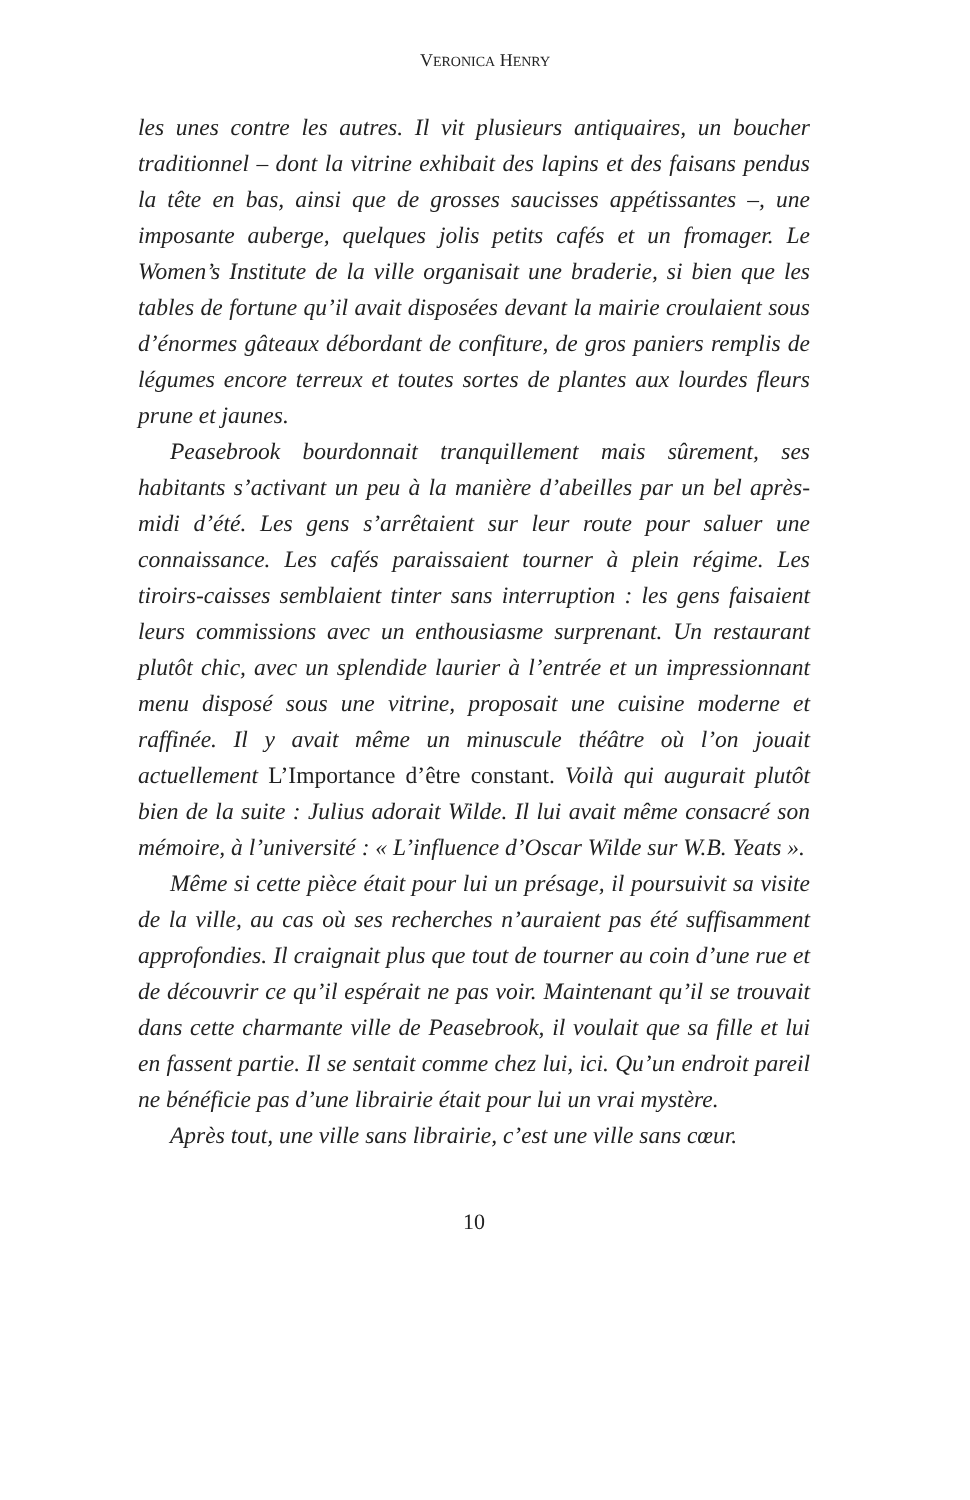VERONICA HENRY
les unes contre les autres. Il vit plusieurs antiquaires, un boucher traditionnel – dont la vitrine exhibait des lapins et des faisans pendus la tête en bas, ainsi que de grosses saucisses appétissantes –, une imposante auberge, quelques jolis petits cafés et un fromager. Le Women’s Institute de la ville organisait une braderie, si bien que les tables de fortune qu’il avait disposées devant la mairie croulaient sous d’énormes gâteaux débordant de confiture, de gros paniers remplis de légumes encore terreux et toutes sortes de plantes aux lourdes fleurs prune et jaunes.
Peasebrook bourdonnait tranquillement mais sûrement, ses habitants s’activant un peu à la manière d’abeilles par un bel après-midi d’été. Les gens s’arrêtaient sur leur route pour saluer une connaissance. Les cafés paraissaient tourner à plein régime. Les tiroirs-caisses semblaient tinter sans interruption : les gens faisaient leurs commissions avec un enthousiasme surprenant. Un restaurant plutôt chic, avec un splendide laurier à l’entrée et un impressionnant menu disposé sous une vitrine, proposait une cuisine moderne et raffinée. Il y avait même un minuscule théâtre où l’on jouait actuellement L’Importance d’être constant. Voilà qui augurait plutôt bien de la suite : Julius adorait Wilde. Il lui avait même consacré son mémoire, à l’université : « L’influence d’Oscar Wilde sur W.B. Yeats ».
Même si cette pièce était pour lui un présage, il poursuivit sa visite de la ville, au cas où ses recherches n’auraient pas été suffisamment approfondies. Il craignait plus que tout de tourner au coin d’une rue et de découvrir ce qu’il espérait ne pas voir. Maintenant qu’il se trouvait dans cette charmante ville de Peasebrook, il voulait que sa fille et lui en fassent partie. Il se sentait comme chez lui, ici. Qu’un endroit pareil ne bénéficie pas d’une librairie était pour lui un vrai mystère.
Après tout, une ville sans librairie, c’est une ville sans cœur.
10